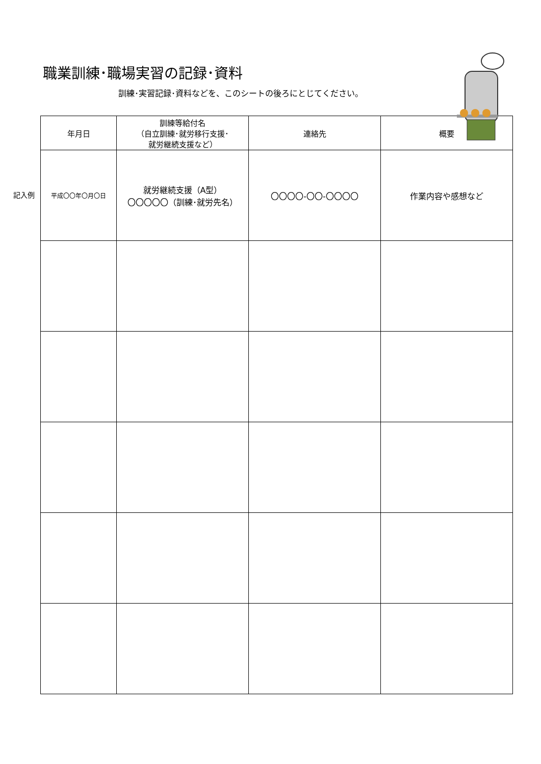職業訓練･職場実習の記録･資料
訓練･実習記録･資料などを、このシートの後ろにとじてください。
記入例
| 年月日 | 訓練等給付名 （自立訓練･就労移行支援･ 就労継続支援など） | 連絡先 | 概要 |
| --- | --- | --- | --- |
| 平成〇〇年〇月〇日 | 就労継続支援（A型） 〇〇〇〇〇（訓練･就労先名） | 〇〇〇〇-〇〇-〇〇〇〇 | 作業内容や感想など |